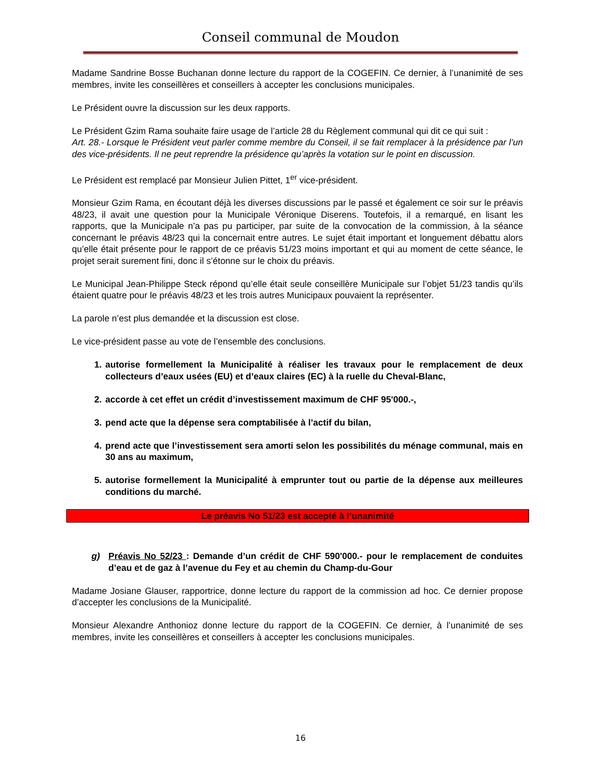Conseil communal de Moudon
Madame Sandrine Bosse Buchanan donne lecture du rapport de la COGEFIN. Ce dernier, à l’unanimité de ses membres, invite les conseillères et conseillers à accepter les conclusions municipales.
Le Président ouvre la discussion sur les deux rapports.
Le Président Gzim Rama souhaite faire usage de l’article 28 du Règlement communal qui dit ce qui suit :
Art. 28.- Lorsque le Président veut parler comme membre du Conseil, il se fait remplacer à la présidence par l’un des vice-présidents. Il ne peut reprendre la présidence qu’après la votation sur le point en discussion.
Le Président est remplacé par Monsieur Julien Pittet, 1<sup>er</sup> vice-président.
Monsieur Gzim Rama, en écoutant déjà les diverses discussions par le passé et également ce soir sur le préavis 48/23, il avait une question pour la Municipale Véronique Diserens. Toutefois, il a remarqué, en lisant les rapports, que la Municipale n’a pas pu participer, par suite de la convocation de la commission, à la séance concernant le préavis 48/23 qui la concernait entre autres. Le sujet était important et longuement débattu alors qu’elle était présente pour le rapport de ce préavis 51/23 moins important et qui au moment de cette séance, le projet serait surement fini, donc il s’étonne sur le choix du préavis.
Le Municipal Jean-Philippe Steck répond qu’elle était seule conseillère Municipale sur l’objet 51/23 tandis qu’ils étaient quatre pour le préavis 48/23 et les trois autres Municipaux pouvaient la représenter.
La parole n’est plus demandée et la discussion est close.
Le vice-président passe au vote de l’ensemble des conclusions.
1. autorise formellement la Municipalité à réaliser les travaux pour le remplacement de deux collecteurs d’eaux usées (EU) et d’eaux claires (EC) à la ruelle du Cheval-Blanc,
2. accorde à cet effet un crédit d’investissement maximum de CHF 95'000.-,
3. pend acte que la dépense sera comptabilisée à l’actif du bilan,
4. prend acte que l’investissement sera amorti selon les possibilités du ménage communal, mais en 30 ans au maximum,
5. autorise formellement la Municipalité à emprunter tout ou partie de la dépense aux meilleures conditions du marché.
Le préavis No 51/23 est accepté à l’unanimité
g) Préavis No 52/23 : Demande d’un crédit de CHF 590'000.- pour le remplacement de conduites d’eau et de gaz à l’avenue du Fey et au chemin du Champ-du-Gour
Madame Josiane Glauser, rapportrice, donne lecture du rapport de la commission ad hoc. Ce dernier propose d’accepter les conclusions de la Municipalité.
Monsieur Alexandre Anthonioz donne lecture du rapport de la COGEFIN. Ce dernier, à l’unanimité de ses membres, invite les conseillères et conseillers à accepter les conclusions municipales.
16